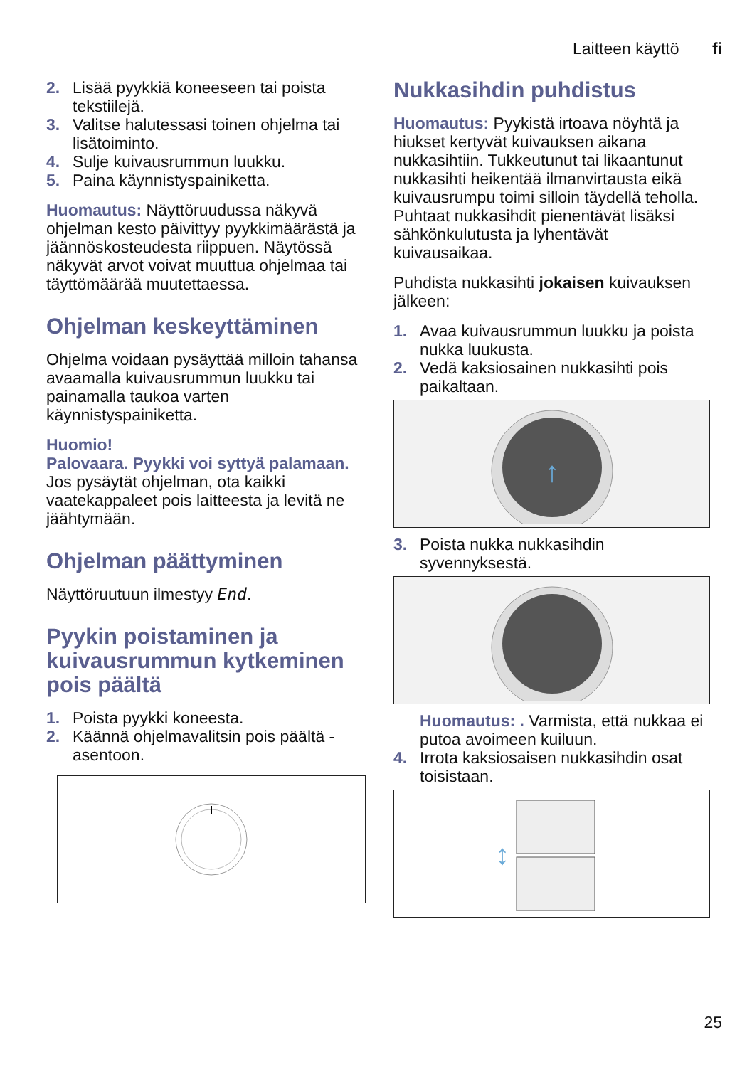Laitteen käyttö fi
2. Lisää pyykkiä koneeseen tai poista tekstiilejä.
3. Valitse halutessasi toinen ohjelma tai lisätoiminto.
4. Sulje kuivausrummun luukku.
5. Paina käynnistyspainiketta.
Huomautus: Näyttöruudussa näkyvä ohjelman kesto päivittyy pyykkimäärästä ja jäännöskosteudesta riippuen. Näytössä näkyvät arvot voivat muuttua ohjelmaa tai täyttömäärää muutettaessa.
Ohjelman keskeyttäminen
Ohjelma voidaan pysäyttää milloin tahansa avaamalla kuivausrummun luukku tai painamalla taukoa varten käynnistyspainiketta.
Huomio!
Palovaara. Pyykki voi syttyä palamaan.
Jos pysäytät ohjelman, ota kaikki vaatekappaleet pois laitteesta ja levitä ne jäähtymään.
Ohjelman päättyminen
Näyttöruutuun ilmestyy End.
Pyykin poistaminen ja kuivausrummun kytkeminen pois päältä
1. Poista pyykki koneesta.
2. Käännä ohjelmavalitsin pois päältä - asentoon.
Nukkasihdin puhdistus
Huomautus: Pyykistä irtoava nöyhtä ja hiukset kertyvät kuivauksen aikana nukkasihtiin. Tukkeutunut tai likaantunut nukkasihti heikentää ilmanvirtausta eikä kuivausrumpu toimi silloin täydellä teholla. Puhtaat nukkasihdit pienentävät lisäksi sähkönkulutusta ja lyhentävät kuivausaikaa.
Puhdista nukkasihti jokaisen kuivauksen jälkeen:
1. Avaa kuivausrummun luukku ja poista nukka luukusta.
2. Vedä kaksiosainen nukkasihti pois paikaltaan.
↑
3. Poista nukka nukkasihdin syvennyksestä.
Huomautus: . Varmista, että nukkaa ei putoa avoimeen kuiluun.
4. Irrota kaksiosaisen nukkasihdin osat toisistaan.
↕
25